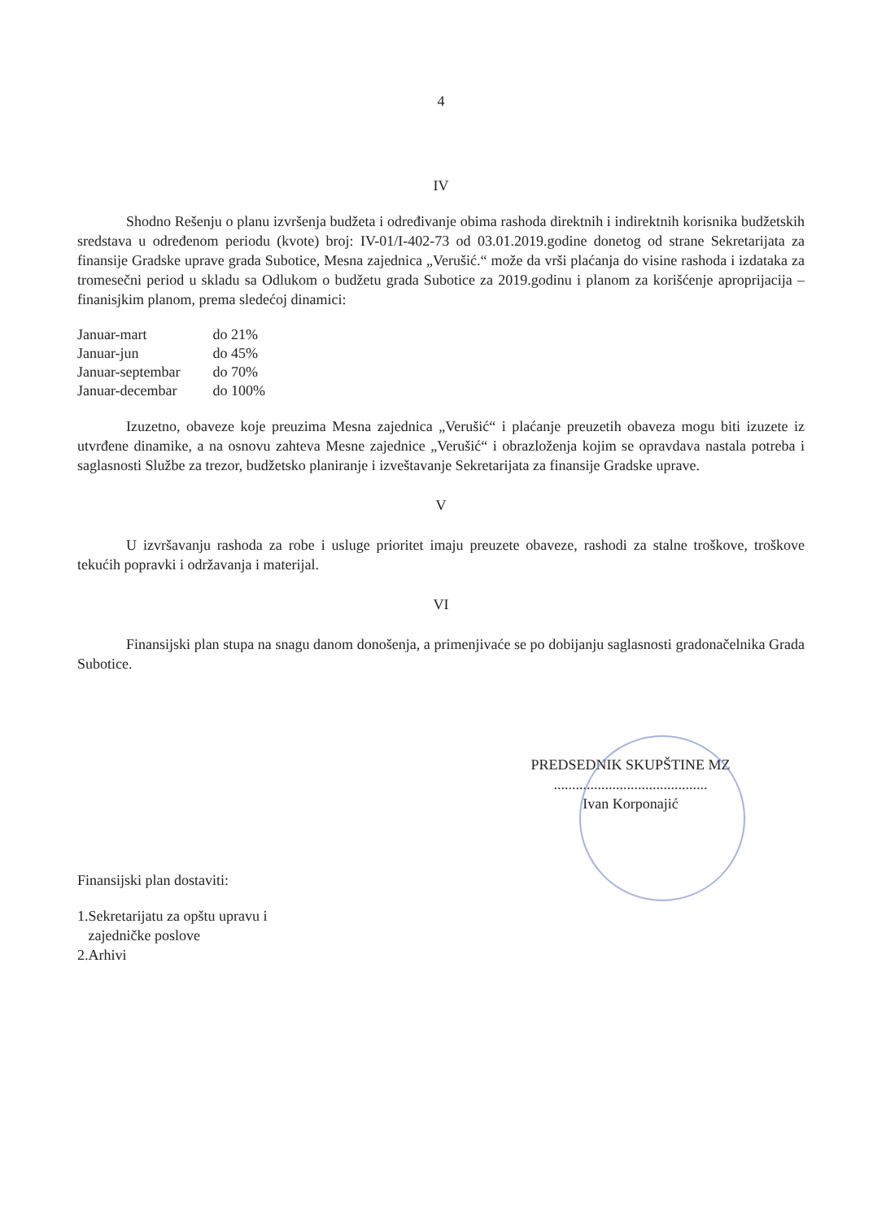4
IV
Shodno Rešenju o planu izvršenja budžeta i određivanje obima rashoda direktnih i indirektnih korisnika budžetskih sredstava u određenom periodu (kvote) broj: IV-01/I-402-73 od 03.01.2019.godine donetog od strane Sekretarijata za finansije Gradske uprave grada Subotice, Mesna zajednica „Verušić.“ može da vrši plaćanja do visine rashoda i izdataka za tromesečni period u skladu sa Odlukom o budžetu grada Subotice za 2019.godinu i planom za korišćenje aproprijacija –finanisjkim planom, prema sledećoj dinamici:
| Januar-mart | do 21% |
| Januar-jun | do 45% |
| Januar-septembar | do 70% |
| Januar-decembar | do 100% |
Izuzetno, obaveze koje preuzima Mesna zajednica „Verušić“ i plaćanje preuzetih obaveza mogu biti izuzete iz utvrđene dinamike, a na osnovu zahteva Mesne zajednice „Verušić“ i obrazloženja kojim se opravdava nastala potreba i saglasnosti Službe za trezor, budžetsko planiranje i izveštavanje Sekretarijata za finansije Gradske uprave.
V
U izvršavanju rashoda za robe i usluge prioritet imaju preuzete obaveze, rashodi za stalne troškove, troškove tekućih popravki i održavanja i materijal.
VI
Finansijski plan stupa na snagu danom donošenja, a primenjivaće se po dobijanju saglasnosti gradonačelnika Grada Subotice.
PREDSEDNIK SKUPŠTINE MZ
..........................................
Ivan Korponajić
Finansijski plan dostaviti:
1.Sekretarijatu za opštu upravu i
zajedničke poslove
2.Arhivi